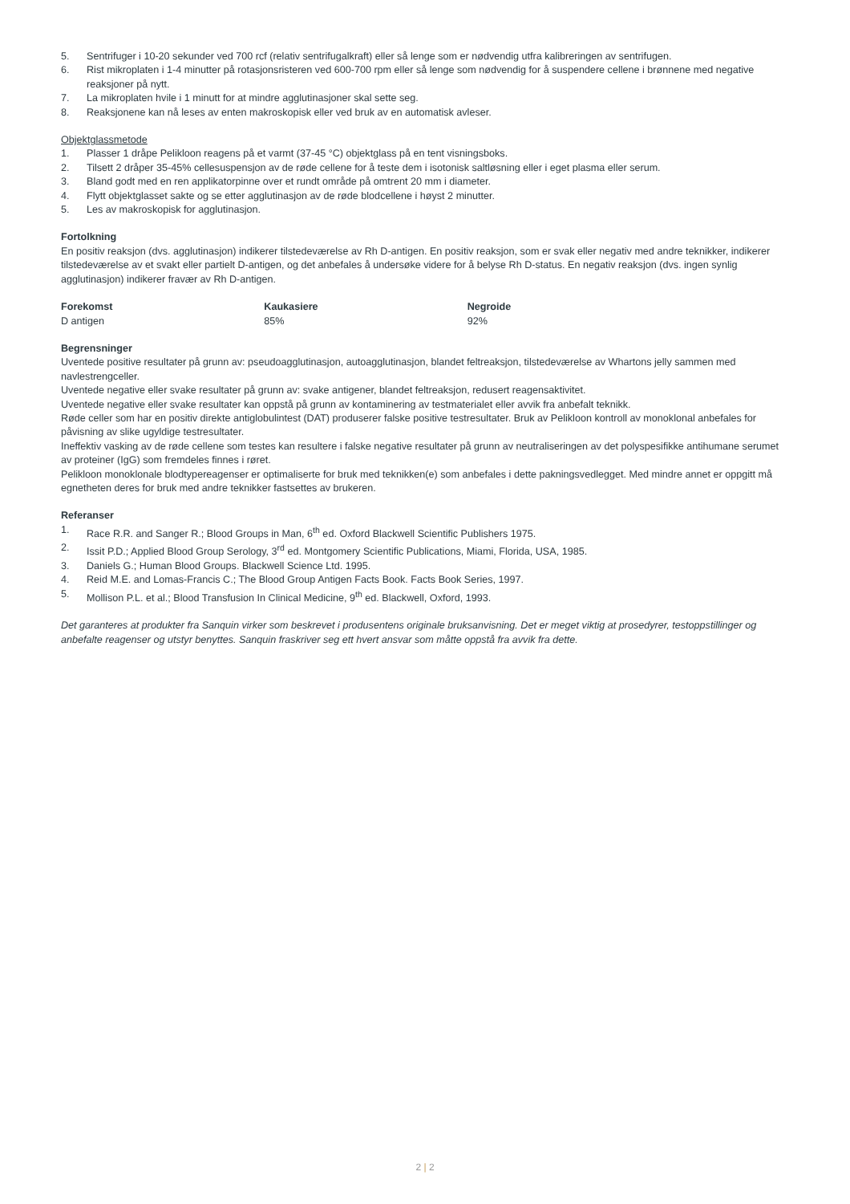5. Sentrifuger i 10-20 sekunder ved 700 rcf (relativ sentrifugalkraft) eller så lenge som er nødvendig utfra kalibreringen av sentrifugen.
6. Rist mikroplaten i 1-4 minutter på rotasjonsristeren ved 600-700 rpm eller så lenge som nødvendig for å suspendere cellene i brønnene med negative reaksjoner på nytt.
7. La mikroplaten hvile i 1 minutt for at mindre agglutinasjoner skal sette seg.
8. Reaksjonene kan nå leses av enten makroskopisk eller ved bruk av en automatisk avleser.
Objektglassmetode
1. Plasser 1 dråpe Pelikloon reagens på et varmt (37-45 °C) objektglass på en tent visningsboks.
2. Tilsett 2 dråper 35-45% cellesuspensjon av de røde cellene for å teste dem i isotonisk saltløsning eller i eget plasma eller serum.
3. Bland godt med en ren applikatorpinne over et rundt område på omtrent 20 mm i diameter.
4. Flytt objektglasset sakte og se etter agglutinasjon av de røde blodcellene i høyst 2 minutter.
5. Les av makroskopisk for agglutinasjon.
Fortolkning
En positiv reaksjon (dvs. agglutinasjon) indikerer tilstedeværelse av Rh D-antigen. En positiv reaksjon, som er svak eller negativ med andre teknikker, indikerer tilstedeværelse av et svakt eller partielt D-antigen, og det anbefales å undersøke videre for å belyse Rh D-status. En negativ reaksjon (dvs. ingen synlig agglutinasjon) indikerer fravær av Rh D-antigen.
| Forekomst | Kaukasiere | Negroide |
| --- | --- | --- |
| D antigen | 85% | 92% |
Begrensninger
Uventede positive resultater på grunn av: pseudoagglutinasjon, autoagglutinasjon, blandet feltreaksjon, tilstedeværelse av Whartons jelly sammen med navlestrengceller.
Uventede negative eller svake resultater på grunn av: svake antigener, blandet feltreaksjon, redusert reagensaktivitet.
Uventede negative eller svake resultater kan oppstå på grunn av kontaminering av testmaterialet eller avvik fra anbefalt teknikk.
Røde celler som har en positiv direkte antiglobulintest (DAT) produserer falske positive testresultater. Bruk av Pelikloon kontroll av monoklonal anbefales for påvisning av slike ugyldige testresultater.
Ineffektiv vasking av de røde cellene som testes kan resultere i falske negative resultater på grunn av neutraliseringen av det polyspesifikke antihumane serumet av proteiner (IgG) som fremdeles finnes i røret.
Pelikloon monoklonale blodtypereagenser er optimaliserte for bruk med teknikken(e) som anbefales i dette pakningsvedlegget. Med mindre annet er oppgitt må egnetheten deres for bruk med andre teknikker fastsettes av brukeren.
Referanser
1. Race R.R. and Sanger R.; Blood Groups in Man, 6<sup>th</sup> ed. Oxford Blackwell Scientific Publishers 1975.
2. Issit P.D.; Applied Blood Group Serology, 3<sup>rd</sup> ed. Montgomery Scientific Publications, Miami, Florida, USA, 1985.
3. Daniels G.; Human Blood Groups. Blackwell Science Ltd. 1995.
4. Reid M.E. and Lomas-Francis C.; The Blood Group Antigen Facts Book. Facts Book Series, 1997.
5. Mollison P.L. et al.; Blood Transfusion In Clinical Medicine, 9<sup>th</sup> ed. Blackwell, Oxford, 1993.
Det garanteres at produkter fra Sanquin virker som beskrevet i produsentens originale bruksanvisning. Det er meget viktig at prosedyrer, testoppstillinger og anbefalte reagenser og utstyr benyttes. Sanquin fraskriver seg ett hvert ansvar som måtte oppstå fra avvik fra dette.
2 | 2